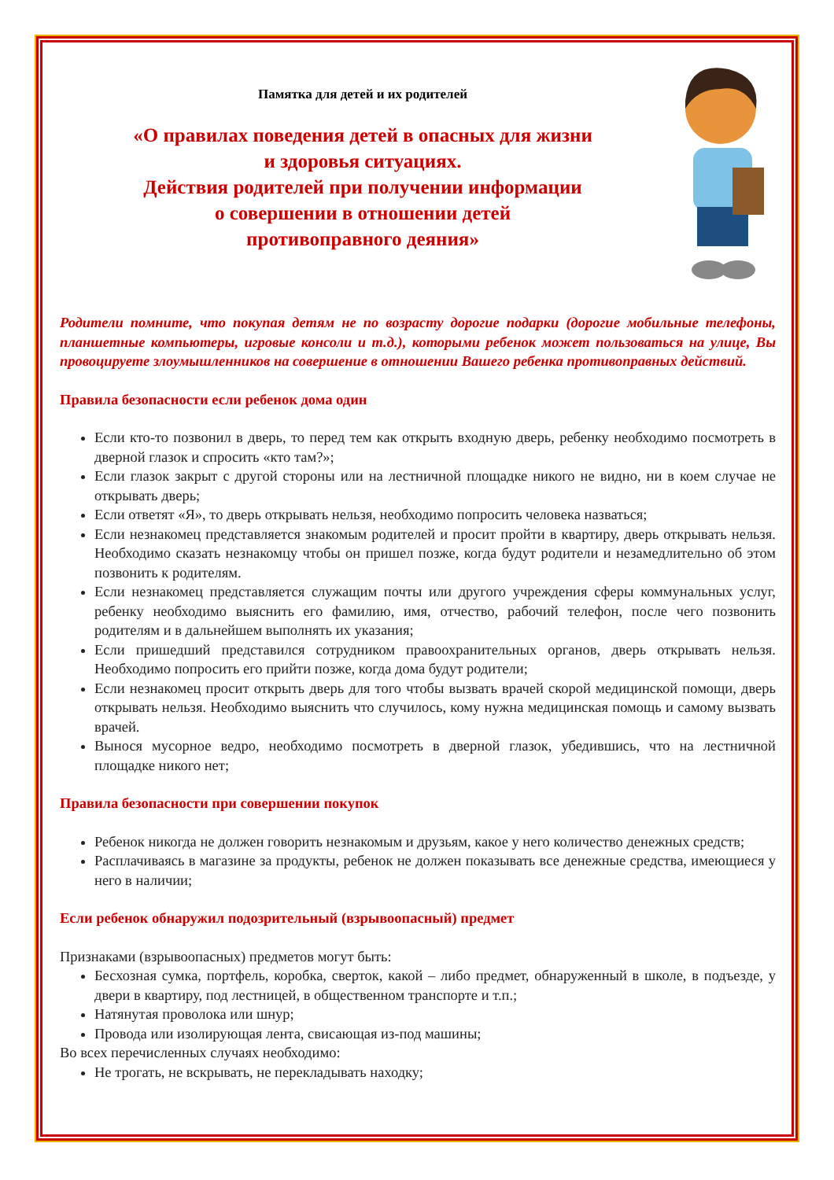Памятка для детей и их родителей
«О правилах поведения детей в опасных для жизни
и здоровья ситуациях.
Действия родителей при получении информации
о совершении в отношении детей
противоправного деяния»
Родители помните, что покупая детям не по возрасту дорогие подарки (дорогие мобильные телефоны, планшетные компьютеры, игровые консоли и т.д.), которыми ребенок может пользоваться на улице, Вы провоцируете злоумышленников на совершение в отношении Вашего ребенка противоправных действий.
Правила безопасности если ребенок дома один
Если кто-то позвонил в дверь, то перед тем как открыть входную дверь, ребенку необходимо посмотреть в дверной глазок и спросить «кто там?»;
Если глазок закрыт с другой стороны или на лестничной площадке никого не видно, ни в коем случае не открывать дверь;
Если ответят «Я», то дверь открывать нельзя, необходимо попросить человека назваться;
Если незнакомец представляется знакомым родителей и просит пройти в квартиру, дверь открывать нельзя. Необходимо сказать незнакомцу чтобы он пришел позже, когда будут родители и незамедлительно об этом позвонить к родителям.
Если незнакомец представляется служащим почты или другого учреждения сферы коммунальных услуг, ребенку необходимо выяснить его фамилию, имя, отчество, рабочий телефон, после чего позвонить родителям и в дальнейшем выполнять их указания;
Если пришедший представился сотрудником правоохранительных органов, дверь открывать нельзя. Необходимо попросить его прийти позже, когда дома будут родители;
Если незнакомец просит открыть дверь для того чтобы вызвать врачей скорой медицинской помощи, дверь открывать нельзя. Необходимо выяснить что случилось, кому нужна медицинская помощь и самому вызвать врачей.
Вынося мусорное ведро, необходимо посмотреть в дверной глазок, убедившись, что на лестничной площадке никого нет;
Правила безопасности при совершении покупок
Ребенок никогда не должен говорить незнакомым и друзьям, какое у него количество денежных средств;
Расплачиваясь в магазине за продукты, ребенок не должен показывать все денежные средства, имеющиеся у него в наличии;
Если ребенок обнаружил подозрительный (взрывоопасный) предмет
Признаками (взрывоопасных) предметов могут быть:
Бесхозная сумка, портфель, коробка, сверток, какой – либо предмет, обнаруженный в школе, в подъезде, у двери в квартиру, под лестницей, в общественном транспорте и т.п.;
Натянутая проволока или шнур;
Провода или изолирующая лента, свисающая из-под машины;
Во всех перечисленных случаях необходимо:
Не трогать, не вскрывать, не перекладывать находку;